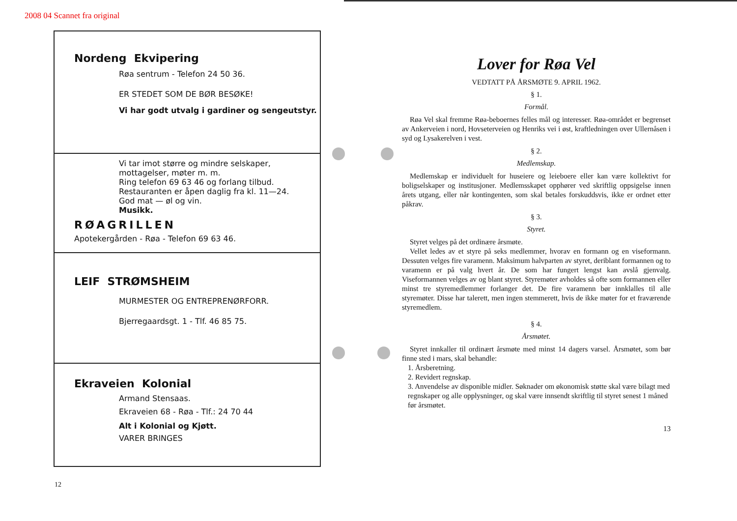2008 04 Scannet fra original
Nordeng Ekvipering
Røa sentrum - Telefon 24 50 36.
ER STEDET SOM DE BØR BESØKE!
Vi har godt utvalg i gardiner og sengeutstyr.
Vi tar imot større og mindre selskaper,
mottagelser, møter m. m.
Ring telefon 69 63 46 og forlang tilbud.
Restauranten er åpen daglig fra kl. 11—24.
God mat — øl og vin.
Musikk.
RØAGRILLEN
Apotekergården - Røa - Telefon 69 63 46.
LEIF STRØMSHEIM
MURMESTER OG ENTREPRENØRFORR.
Bjerregaardsgt. 1 - Tlf. 46 85 75.
Ekraveien Kolonial
Armand Stensaas.
Ekraveien 68 - Røa - Tlf.: 24 70 44
Alt i Kolonial og Kjøtt.
VARER BRINGES
12
Lover for Røa Vel
VEDTATT PÅ ÅRSMØTE 9. APRIL 1962.
§ 1.
Formål.
Røa Vel skal fremme Røa-beboernes felles mål og interesser. Røa-området er begrenset av Ankerveien i nord, Hovseterveien og Henriks vei i øst, kraftledningen over Ullernåsen i syd og Lysakerelven i vest.
§ 2.
Medlemskap.
Medlemskap er individuelt for huseiere og leieboere eller kan være kollektivt for boligselskaper og institusjoner. Medlemsskapet opphører ved skriftlig oppsigelse innen årets utgang, eller når kontingenten, som skal betales forskuddsvis, ikke er ordnet etter påkrav.
§ 3.
Styret.
Styret velges på det ordinære årsmøte.
Vellet ledes av et styre på seks medlemmer, hvorav en formann og en viseformann. Dessuten velges fire varamenn. Maksimum halvparten av styret, deriblant formannen og to varamenn er på valg hvert år. De som har fungert lengst kan avslå gjenvalg. Viseformannen velges av og blant styret. Styremøter avholdes så ofte som formannen eller minst tre styremedlemmer forlanger det. De fire varamenn bør innklalles til alle styremøter. Disse har talerett, men ingen stemmerett, hvis de ikke møter for et fraværende styremedlem.
§ 4.
Årsmøtet.
Styret innkaller til ordinært årsmøte med minst 14 dagers varsel. Årsmøtet, som bør finne sted i mars, skal behandle:
1. Årsberetning.
2. Revidert regnskap.
3. Anvendelse av disponible midler. Søknader om økonomisk støtte skal være bilagt med regnskaper og alle opplysninger, og skal være innsendt skriftlig til styret senest 1 måned før årsmøtet.
13